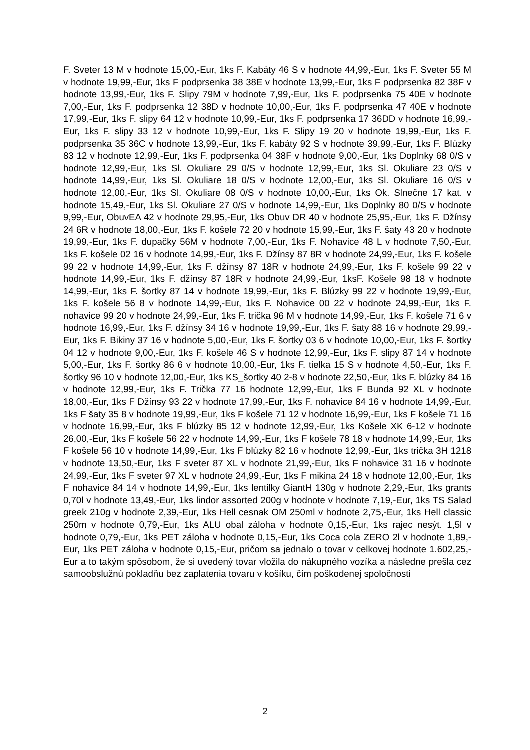F. Sveter 13 M v hodnote 15,00,-Eur, 1ks F. Kabáty 46 S v hodnote 44,99,-Eur, 1ks F. Sveter 55 M v hodnote 19,99,-Eur, 1ks F podprsenka 38 38E v hodnote 13,99,-Eur, 1ks F podprsenka 82 38F v hodnote 13,99,-Eur, 1ks F. Slipy 79M v hodnote 7,99,-Eur, 1ks F. podprsenka 75 40E v hodnote 7,00,-Eur, 1ks F. podprsenka 12 38D v hodnote 10,00,-Eur, 1ks F. podprsenka 47 40E v hodnote 17,99,-Eur, 1ks F. slipy 64 12 v hodnote 10,99,-Eur, 1ks F. podprsenka 17 36DD v hodnote 16,99,-Eur, 1ks F. slipy 33 12 v hodnote 10,99,-Eur, 1ks F. Slipy 19 20 v hodnote 19,99,-Eur, 1ks F. podprsenka 35 36C v hodnote 13,99,-Eur, 1ks F. kabáty 92 S v hodnote 39,99,-Eur, 1ks F. Blúzky 83 12 v hodnote 12,99,-Eur, 1ks F. podprsenka 04 38F v hodnote 9,00,-Eur, 1ks Doplnky 68 0/S v hodnote 12,99,-Eur, 1ks Sl. Okuliare 29 0/S v hodnote 12,99,-Eur, 1ks Sl. Okuliare 23 0/S v hodnote 14,99,-Eur, 1ks Sl. Okuliare 18 0/S v hodnote 12,00,-Eur, 1ks Sl. Okuliare 16 0/S v hodnote 12,00,-Eur, 1ks Sl. Okuliare 08 0/S v hodnote 10,00,-Eur, 1ks Ok. Slnečne 17 kat. v hodnote 15,49,-Eur, 1ks Sl. Okuliare 27 0/S v hodnote 14,99,-Eur, 1ks Doplnky 80 0/S v hodnote 9,99,-Eur, ObuvEA 42 v hodnote 29,95,-Eur, 1ks Obuv DR 40 v hodnote 25,95,-Eur, 1ks F. Džínsy 24 6R v hodnote 18,00,-Eur, 1ks F. košele 72 20 v hodnote 15,99,-Eur, 1ks F. šaty 43 20 v hodnote 19,99,-Eur, 1ks F. dupačky 56M v hodnote 7,00,-Eur, 1ks F. Nohavice 48 L v hodnote 7,50,-Eur, 1ks F. košele 02 16 v hodnote 14,99,-Eur, 1ks F. Džínsy 87 8R v hodnote 24,99,-Eur, 1ks F. košele 99 22 v hodnote 14,99,-Eur, 1ks F. džínsy 87 18R v hodnote 24,99,-Eur, 1ks F. košele 99 22 v hodnote 14,99,-Eur, 1ks F. džínsy 87 18R v hodnote 24,99,-Eur, 1ksF. Košele 98 18 v hodnote 14,99,-Eur, 1ks F. šortky 87 14 v hodnote 19,99,-Eur, 1ks F. Blúzky 99 22 v hodnote 19,99,-Eur, 1ks F. košele 56 8 v hodnote 14,99,-Eur, 1ks F. Nohavice 00 22 v hodnote 24,99,-Eur, 1ks F. nohavice 99 20 v hodnote 24,99,-Eur, 1ks F. trička 96 M v hodnote 14,99,-Eur, 1ks F. košele 71 6 v hodnote 16,99,-Eur, 1ks F. džínsy 34 16 v hodnote 19,99,-Eur, 1ks F. šaty 88 16 v hodnote 29,99,-Eur, 1ks F. Bikiny 37 16 v hodnote 5,00,-Eur, 1ks F. šortky 03 6 v hodnote 10,00,-Eur, 1ks F. šortky 04 12 v hodnote 9,00,-Eur, 1ks F. košele 46 S v hodnote 12,99,-Eur, 1ks F. slipy 87 14 v hodnote 5,00,-Eur, 1ks F. šortky 86 6 v hodnote 10,00,-Eur, 1ks F. tielka 15 S v hodnote 4,50,-Eur, 1ks F. šortky 96 10 v hodnote 12,00,-Eur, 1ks KS_šortky 40 2-8 v hodnote 22,50,-Eur, 1ks F. blúzky 84 16 v hodnote 12,99,-Eur, 1ks F. Trička 77 16 hodnote 12,99,-Eur, 1ks F Bunda 92 XL v hodnote 18,00,-Eur, 1ks F Džínsy 93 22 v hodnote 17,99,-Eur, 1ks F. nohavice 84 16 v hodnote 14,99,-Eur, 1ks F šaty 35 8 v hodnote 19,99,-Eur, 1ks F košele 71 12 v hodnote 16,99,-Eur, 1ks F košele 71 16 v hodnote 16,99,-Eur, 1ks F blúzky 85 12 v hodnote 12,99,-Eur, 1ks Košele XK 6-12 v hodnote 26,00,-Eur, 1ks F košele 56 22 v hodnote 14,99,-Eur, 1ks F košele 78 18 v hodnote 14,99,-Eur, 1ks F košele 56 10 v hodnote 14,99,-Eur, 1ks F blúzky 82 16 v hodnote 12,99,-Eur, 1ks trička 3H 1218 v hodnote 13,50,-Eur, 1ks F sveter 87 XL v hodnote 21,99,-Eur, 1ks F nohavice 31 16 v hodnote 24,99,-Eur, 1ks F sveter 97 XL v hodnote 24,99,-Eur, 1ks F mikina 24 18 v hodnote 12,00,-Eur, 1ks F nohavice 84 14 v hodnote 14,99,-Eur, 1ks lentilky GiantH 130g v hodnote 2,29,-Eur, 1ks grants 0,70l v hodnote 13,49,-Eur, 1ks lindor assorted 200g v hodnote v hodnote 7,19,-Eur, 1ks TS Salad greek 210g v hodnote 2,39,-Eur, 1ks Hell cesnak OM 250ml v hodnote 2,75,-Eur, 1ks Hell classic 250m v hodnote 0,79,-Eur, 1ks ALU obal záloha v hodnote 0,15,-Eur, 1ks rajec nesýt. 1,5l v hodnote 0,79,-Eur, 1ks PET záloha v hodnote 0,15,-Eur, 1ks Coca cola ZERO 2l v hodnote 1,89,-Eur, 1ks PET záloha v hodnote 0,15,-Eur, pričom sa jednalo o tovar v celkovej hodnote 1.602,25,-Eur a to takým spôsobom, že si uvedený tovar vložila do nákupného vozíka a následne prešla cez samoobslužnú pokladňu bez zaplatenia tovaru v košíku, čím poškodenej spoločnosti
2